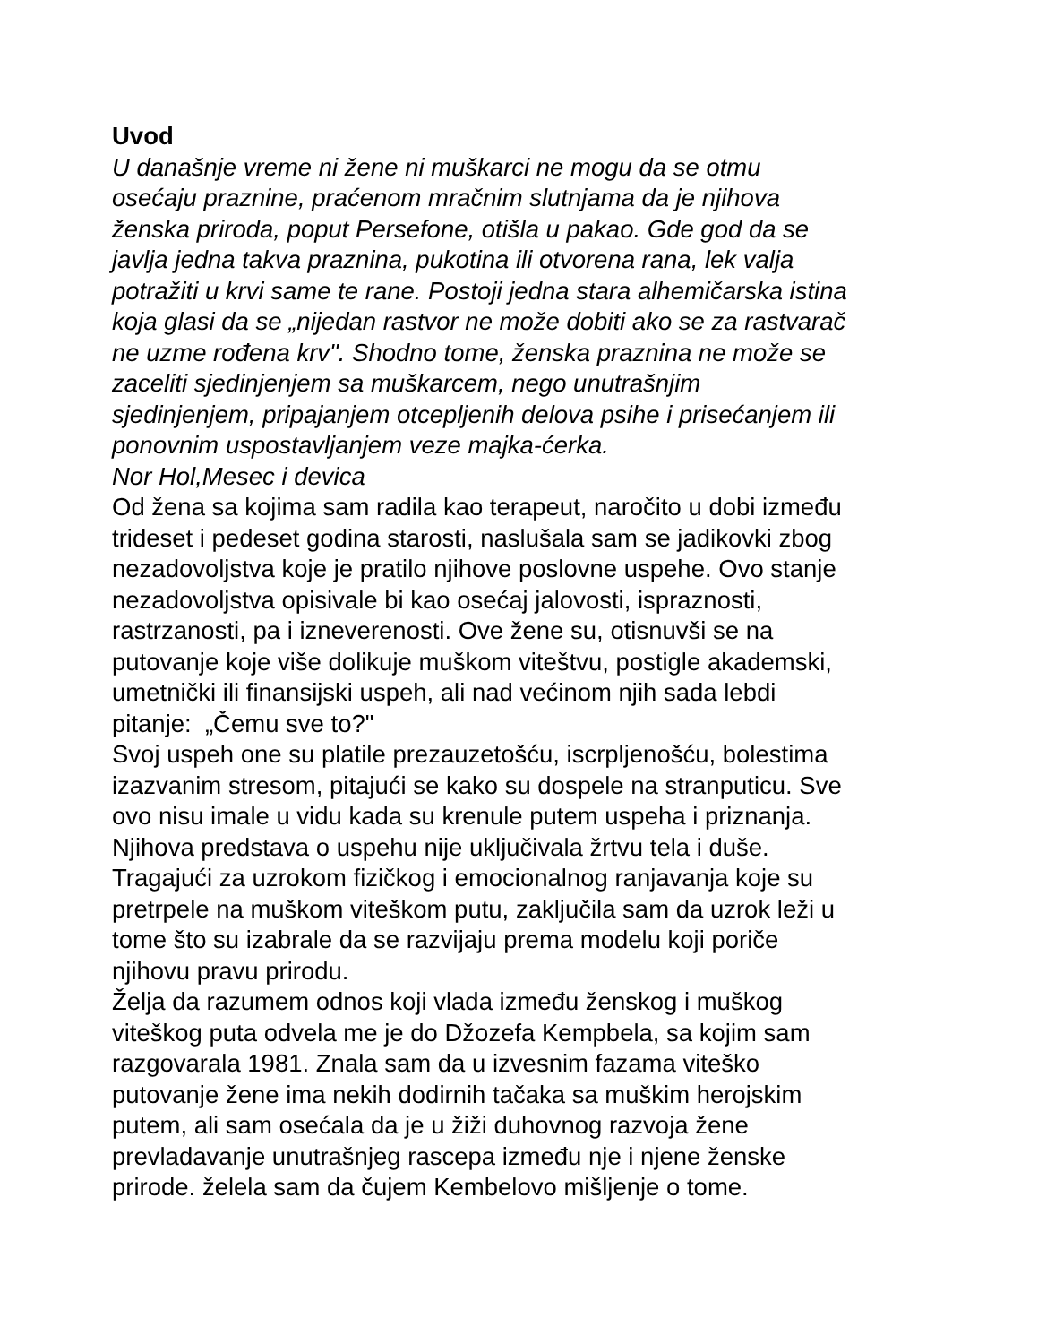Uvod
U današnje vreme ni žene ni muškarci ne mogu da se otmu
osećaju praznine, praćenom mračnim slutnjama da je njihova
ženska priroda, poput Persefone, otišla u pakao. Gde god da se
javlja jedna takva praznina, pukotina ili otvorena rana, lek valja
potražiti u krvi same te rane. Postoji jedna stara alhemičarska istina
koja glasi da se „nijedan rastvor ne može dobiti ako se za rastvarač
ne uzme rođena krv". Shodno tome, ženska praznina ne može se
zaceliti sjedinjenjem sa muškarcem, nego unutrašnjim
sjedinjenjem, pripajanjem otcepljenih delova psihe i prisećanjem ili
ponovnim uspostavljanjem veze majka-ćerka.
Nor Hol,Mesec i devica
Od žena sa kojima sam radila kao terapeut, naročito u dobi između
trideset i pedeset godina starosti, naslušala sam se jadikovki zbog
nezadovoljstva koje je pratilo njihove poslovne uspehe. Ovo stanje
nezadovoljstva opisivale bi kao osećaj jalovosti, ispraznosti,
rastrzanosti, pa i izneverenosti. Ove žene su, otisnuvši se na
putovanje koje više dolikuje muškom viteštvu, postigle akademski,
umetnički ili finansijski uspeh, ali nad većinom njih sada lebdi
pitanje: „Čemu sve to?"
Svoj uspeh one su platile prezauzetošću, iscrpljenošću, bolestima
izazvanim stresom, pitajući se kako su dospele na stranputicu. Sve
ovo nisu imale u vidu kada su krenule putem uspeha i priznanja.
Njihova predstava o uspehu nije uključivala žrtvu tela i duše.
Tragajući za uzrokom fizičkog i emocionalnog ranjavanja koje su
pretrpele na muškom viteškom putu, zaključila sam da uzrok leži u
tome što su izabrale da se razvijaju prema modelu koji poriče
njihovu pravu prirodu.
Želja da razumem odnos koji vlada između ženskog i muškog
viteškog puta odvela me je do Džozefa Kempbela, sa kojim sam
razgovarala 1981. Znala sam da u izvesnim fazama viteško
putovanje žene ima nekih dodirnih tačaka sa muškim herojskim
putem, ali sam osećala da je u žiži duhovnog razvoja žene
prevladavanje unutrašnjeg rascepa između nje i njene ženske
prirode. želela sam da čujem Kembelovo mišljenje o tome.